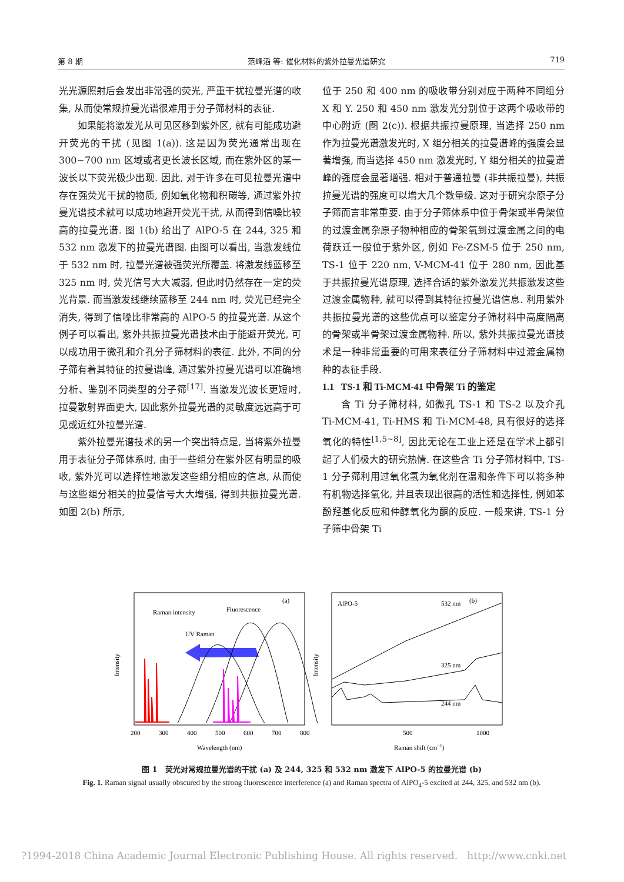第 8 期 范峰滔 等: 催化材料的紫外拉曼光谱研究 719
光光源照射后会发出非常强的荧光, 严重干扰拉曼光谱的收集, 从而使常规拉曼光谱很难用于分子筛材料的表征.
如果能将激发光从可见区移到紫外区, 就有可能成功避开荧光的干扰 (见图 1(a)). 这是因为荧光通常出现在 300~700 nm 区域或者更长波长区域, 而在紫外区的某一波长以下荧光极少出现. 因此, 对于许多在可见拉曼光谱中存在强荧光干扰的物质, 例如氧化物和积碳等, 通过紫外拉曼光谱技术就可以成功地避开荧光干扰, 从而得到信噪比较高的拉曼光谱. 图 1(b) 给出了 AlPO-5 在 244, 325 和 532 nm 激发下的拉曼光谱图. 由图可以看出, 当激发线位于 532 nm 时, 拉曼光谱被强荧光所覆盖. 将激发线蓝移至 325 nm 时, 荧光信号大大减弱, 但此时仍然存在一定的荧光背景. 而当激发线继续蓝移至 244 nm 时, 荧光已经完全消失, 得到了信噪比非常高的 AlPO-5 的拉曼光谱. 从这个例子可以看出, 紫外共振拉曼光谱技术由于能避开荧光, 可以成功用于微孔和介孔分子筛材料的表征. 此外, 不同的分子筛有着其特征的拉曼谱峰, 通过紫外拉曼光谱可以准确地分析、鉴别不同类型的分子筛<sup>[17]</sup>. 当激发光波长更短时, 拉曼散射界面更大, 因此紫外拉曼光谱的灵敏度远远高于可见或近红外拉曼光谱.
紫外拉曼光谱技术的另一个突出特点是, 当将紫外拉曼用于表征分子筛体系时, 由于一些组分在紫外区有明显的吸收, 紫外光可以选择性地激发这些组分相应的信息, 从而使与这些组分相关的拉曼信号大大增强, 得到共振拉曼光谱. 如图 2(b) 所示,
位于 250 和 400 nm 的吸收带分别对应于两种不同组分 X 和 Y. 250 和 450 nm 激发光分别位于这两个吸收带的中心附近 (图 2(c)). 根据共振拉曼原理, 当选择 250 nm 作为拉曼光谱激发光时, X 组分相关的拉曼谱峰的强度会显著增强, 而当选择 450 nm 激发光时, Y 组分相关的拉曼谱峰的强度会显著增强. 相对于普通拉曼 (非共振拉曼), 共振拉曼光谱的强度可以增大几个数量级. 这对于研究杂原子分子筛而言非常重要. 由于分子筛体系中位于骨架或半骨架位的过渡金属杂原子物种相应的骨架氧到过渡金属之间的电荷跃迁一般位于紫外区, 例如 Fe-ZSM-5 位于 250 nm, TS-1 位于 220 nm, V-MCM-41 位于 280 nm, 因此基于共振拉曼光谱原理, 选择合适的紫外激发光共振激发这些过渡金属物种, 就可以得到其特征拉曼光谱信息. 利用紫外共振拉曼光谱的这些优点可以鉴定分子筛材料中高度隔离的骨架或半骨架过渡金属物种. 所以, 紫外共振拉曼光谱技术是一种非常重要的可用来表征分子筛材料中过渡金属物种的表征手段.
1.1 TS-1 和 Ti-MCM-41 中骨架 Ti 的鉴定
含 Ti 分子筛材料, 如微孔 TS-1 和 TS-2 以及介孔 Ti-MCM-41, Ti-HMS 和 Ti-MCM-48, 具有很好的选择氧化的特性<sup>[1,5~8]</sup>, 因此无论在工业上还是在学术上都引起了人们极大的研究热情. 在这些含 Ti 分子筛材料中, TS-1 分子筛利用过氧化氢为氧化剂在温和条件下可以将多种有机物选择氧化, 并且表现出很高的活性和选择性, 例如苯酚羟基化反应和仲醇氧化为酮的反应. 一般来讲, TS-1 分子筛中骨架 Ti
Intensity
Raman intensity
Fluorescence
(a)
UV Raman
200
300
400
500
600
700
800
Wavelength (nm)
Intensity
AlPO-5
532 nm
(b)
325 nm
244 nm
500
1000
Raman shift (cm−1)
图 1 荧光对常规拉曼光谱的干扰 (a) 及 244, 325 和 532 nm 激发下 AlPO-5 的拉曼光谱 (b)
Fig. 1. Raman signal usually obscured by the strong fluorescence interference (a) and Raman spectra of AlPO<sub>4</sub>-5 excited at 244, 325, and 532 nm (b).
?1994-2018 China Academic Journal Electronic Publishing House. All rights reserved. http://www.cnki.net